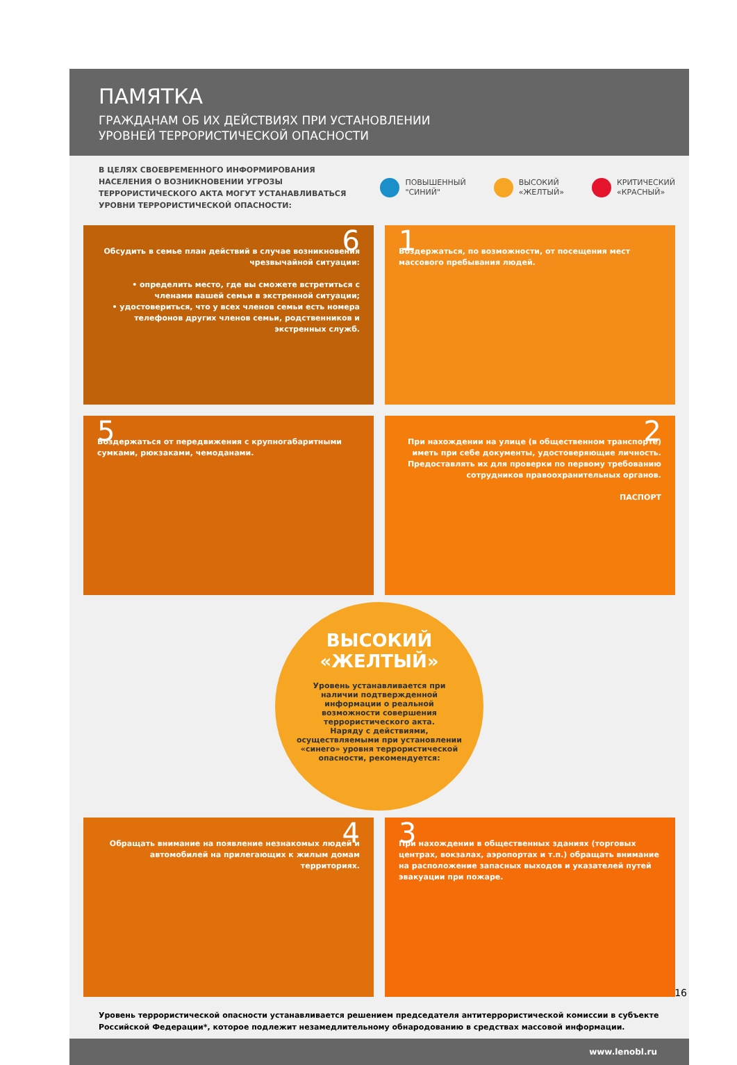ПАМЯТКА
ГРАЖДАНАМ ОБ ИХ ДЕЙСТВИЯХ ПРИ УСТАНОВЛЕНИИ
УРОВНЕЙ ТЕРРОРИСТИЧЕСКОЙ ОПАСНОСТИ
В ЦЕЛЯХ СВОЕВРЕМЕННОГО ИНФОРМИРОВАНИЯ НАСЕЛЕНИЯ О ВОЗНИКНОВЕНИИ УГРОЗЫ ТЕРРОРИСТИЧЕСКОГО АКТА МОГУТ УСТАНАВЛИВАТЬСЯ УРОВНИ ТЕРРОРИСТИЧЕСКОЙ ОПАСНОСТИ:
ПОВЫШЕННЫЙ
"СИНИЙ"
ВЫСОКИЙ
«ЖЕЛТЫЙ»
КРИТИЧЕСКИЙ
«КРАСНЫЙ»
6
Обсудить в семье план действий в случае возникновения чрезвычайной ситуации:
• определить место, где вы сможете встретиться с членами вашей семьи в экстренной ситуации;
• удостовериться, что у всех членов семьи есть номера телефонов других членов семьи, родственников и экстренных служб.
1
Воздержаться, по возможности, от посещения мест массового пребывания людей.
5
Воздержаться от передвижения с крупногабаритными сумками, рюкзаками, чемоданами.
2
При нахождении на улице (в общественном транспорте) иметь при себе документы, удостоверяющие личность. Предоставлять их для проверки по первому требованию сотрудников правоохранительных органов.
ПАСПОРТ
ВЫСОКИЙ
«ЖЕЛТЫЙ»
Уровень устанавливается при наличии подтвержденной информации о реальной возможности совершения террористического акта.
Наряду с действиями, осуществляемыми при установлении «синего» уровня террористической опасности, рекомендуется:
4
Обращать внимание на появление незнакомых людей и автомобилей на прилегающих к жилым домам территориях.
3
При нахождении в общественных зданиях (торговых центрах, вокзалах, аэропортах и т.п.) обращать внимание на расположение запасных выходов и указателей путей эвакуации при пожаре.
Уровень террористической опасности устанавливается решением председателя антитеррористической комиссии в субъекте Российской Федерации*, которое подлежит незамедлительному обнародованию в средствах массовой информации.
www.lenobl.ru
16